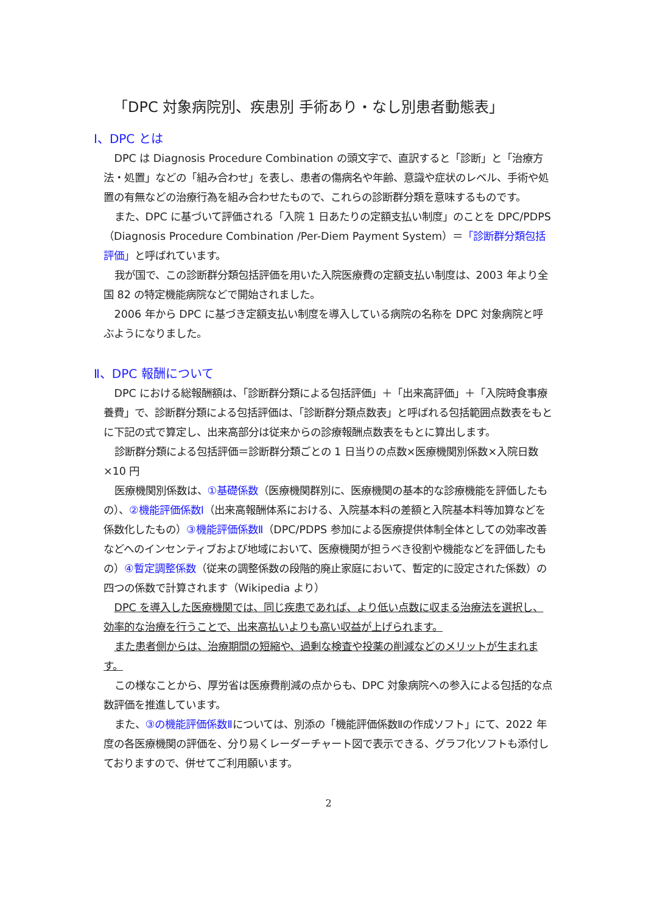「DPC 対象病院別、疾患別 手術あり・なし別患者動態表」
Ⅰ、DPC とは
DPC は Diagnosis Procedure Combination の頭文字で、直訳すると「診断」と「治療方法・処置」などの「組み合わせ」を表し、患者の傷病名や年齢、意識や症状のレベル、手術や処置の有無などの治療行為を組み合わせたもので、これらの診断群分類を意味するものです。
また、DPC に基づいて評価される「入院 1 日あたりの定額支払い制度」のことを DPC/PDPS（Diagnosis Procedure Combination /Per-Diem Payment System）＝「診断群分類包括評価」と呼ばれています。
我が国で、この診断群分類包括評価を用いた入院医療費の定額支払い制度は、2003 年より全国 82 の特定機能病院などで開始されました。
2006 年から DPC に基づき定額支払い制度を導入している病院の名称を DPC 対象病院と呼ぶようになりました。
Ⅱ、DPC 報酬について
DPC における総報酬額は、「診断群分類による包括評価」＋「出来高評価」＋「入院時食事療養費」で、診断群分類による包括評価は、「診断群分類点数表」と呼ばれる包括範囲点数表をもとに下記の式で算定し、出来高部分は従来からの診療報酬点数表をもとに算出します。
診断群分類による包括評価＝診断群分類ごとの 1 日当りの点数×医療機関別係数×入院日数×10 円
医療機関別係数は、①基礎係数（医療機関群別に、医療機関の基本的な診療機能を評価したもの）、②機能評価係数Ⅰ（出来高報酬体系における、入院基本料の差額と入院基本料等加算などを係数化したもの）③機能評価係数Ⅱ（DPC/PDPS 参加による医療提供体制全体としての効率改善などへのインセンティブおよび地域において、医療機関が担うべき役割や機能などを評価したもの）④暫定調整係数（従来の調整係数の段階的廃止家庭において、暫定的に設定された係数）の四つの係数で計算されます（Wikipedia より）
DPC を導入した医療機関では、同じ疾患であれば、より低い点数に収まる治療法を選択し、効率的な治療を行うことで、出来高払いよりも高い収益が上げられます。
また患者側からは、治療期間の短縮や、過剰な検査や投薬の削減などのメリットが生まれます。
この様なことから、厚労省は医療費削減の点からも、DPC 対象病院への参入による包括的な点数評価を推進しています。
また、③の機能評価係数Ⅱについては、別添の「機能評価係数Ⅱの作成ソフト」にて、2022 年度の各医療機関の評価を、分り易くレーダーチャート図で表示できる、グラフ化ソフトも添付しておりますので、併せてご利用願います。
2